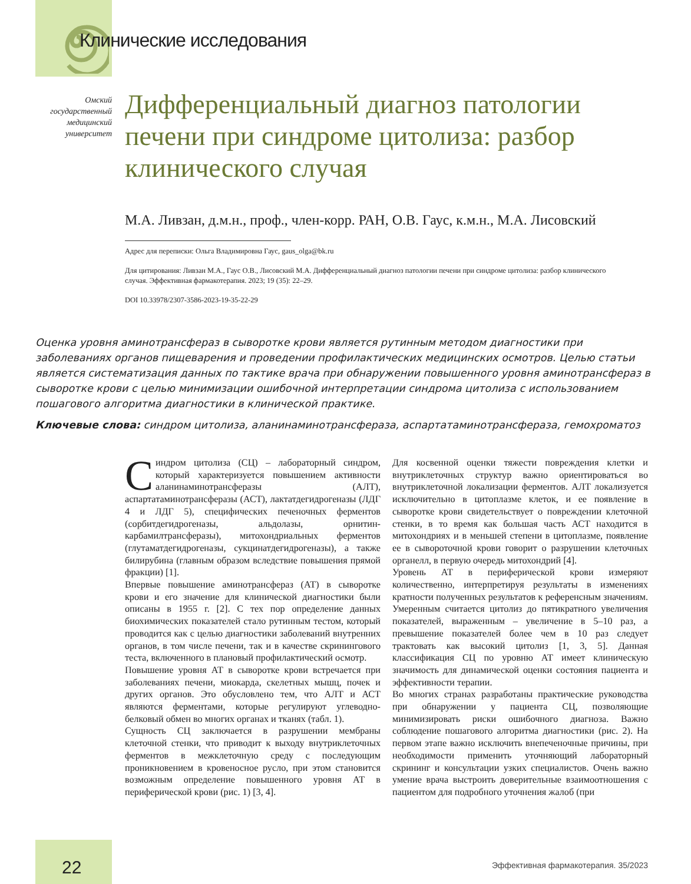Клинические исследования
Омский государственный медицинский университет
Дифференциальный диагноз патологии печени при синдроме цитолиза: разбор клинического случая
М.А. Ливзан, д.м.н., проф., член-корр. РАН, О.В. Гаус, к.м.н., М.А. Лисовский
Адрес для переписки: Ольга Владимировна Гаус, gaus_olga@bk.ru
Для цитирования: Ливзан М.А., Гаус О.В., Лисовский М.А. Дифференциальный диагноз патологии печени при синдроме цитолиза: разбор клинического случая. Эффективная фармакотерапия. 2023; 19 (35): 22–29.
DOI 10.33978/2307-3586-2023-19-35-22-29
Оценка уровня аминотрансфераз в сыворотке крови является рутинным методом диагностики при заболеваниях органов пищеварения и проведении профилактических медицинских осмотров. Целью статьи является систематизация данных по тактике врача при обнаружении повышенного уровня аминотрансфераз в сыворотке крови с целью минимизации ошибочной интерпретации синдрома цитолиза с использованием пошагового алгоритма диагностики в клинической практике.
Ключевые слова: синдром цитолиза, аланинаминотрансфераза, аспартатаминотрансфераза, гемохроматоз
Синдром цитолиза (СЦ) – лабораторный синдром, который характеризуется повышением активности аланинаминотрансферазы (АЛТ), аспартатаминотрансферазы (АСТ), лактатдегидрогеназы (ЛДГ 4 и ЛДГ 5), специфических печеночных ферментов (сорбитдегидрогеназы, альдолазы, орнитин-карбамилтрансферазы), митохондриальных ферментов (глутаматдегидрогеназы, сукцинатдегидрогеназы), а также билирубина (главным образом вследствие повышения прямой фракции) [1].
Впервые повышение аминотрансфераз (АТ) в сыворотке крови и его значение для клинической диагностики были описаны в 1955 г. [2]. С тех пор определение данных биохимических показателей стало рутинным тестом, который проводится как с целью диагностики заболеваний внутренних органов, в том числе печени, так и в качестве скринингового теста, включенного в плановый профилактический осмотр.
Повышение уровня АТ в сыворотке крови встречается при заболеваниях печени, миокарда, скелетных мышц, почек и других органов. Это обусловлено тем, что АЛТ и АСТ являются ферментами, которые регулируют углеводно-белковый обмен во многих органах и тканях (табл. 1).
Сущность СЦ заключается в разрушении мембраны клеточной стенки, что приводит к выходу внутриклеточных ферментов в межклеточную среду с последующим проникновением в кровеносное русло, при этом становится возможным определение повышенного уровня АТ в периферической крови (рис. 1) [3, 4].
Для косвенной оценки тяжести повреждения клетки и внутриклеточных структур важно ориентироваться во внутриклеточной локализации ферментов. АЛТ локализуется исключительно в цитоплазме клеток, и ее появление в сыворотке крови свидетельствует о повреждении клеточной стенки, в то время как большая часть АСТ находится в митохондриях и в меньшей степени в цитоплазме, появление ее в сывороточной крови говорит о разрушении клеточных органелл, в первую очередь митохондрий [4].
Уровень АТ в периферической крови измеряют количественно, интерпретируя результаты в изменениях кратности полученных результатов к референсным значениям. Умеренным считается цитолиз до пятикратного увеличения показателей, выраженным – увеличение в 5–10 раз, а превышение показателей более чем в 10 раз следует трактовать как высокий цитолиз [1, 3, 5]. Данная классификация СЦ по уровню АТ имеет клиническую значимость для динамической оценки состояния пациента и эффективности терапии.
Во многих странах разработаны практические руководства при обнаружении у пациента СЦ, позволяющие минимизировать риски ошибочного диагноза. Важно соблюдение пошагового алгоритма диагностики (рис. 2). На первом этапе важно исключить внепеченочные причины, при необходимости применить уточняющий лабораторный скрининг и консультации узких специалистов. Очень важно умение врача выстроить доверительные взаимоотношения с пациентом для подробного уточнения жалоб (при
22
Эффективная фармакотерапия. 35/2023